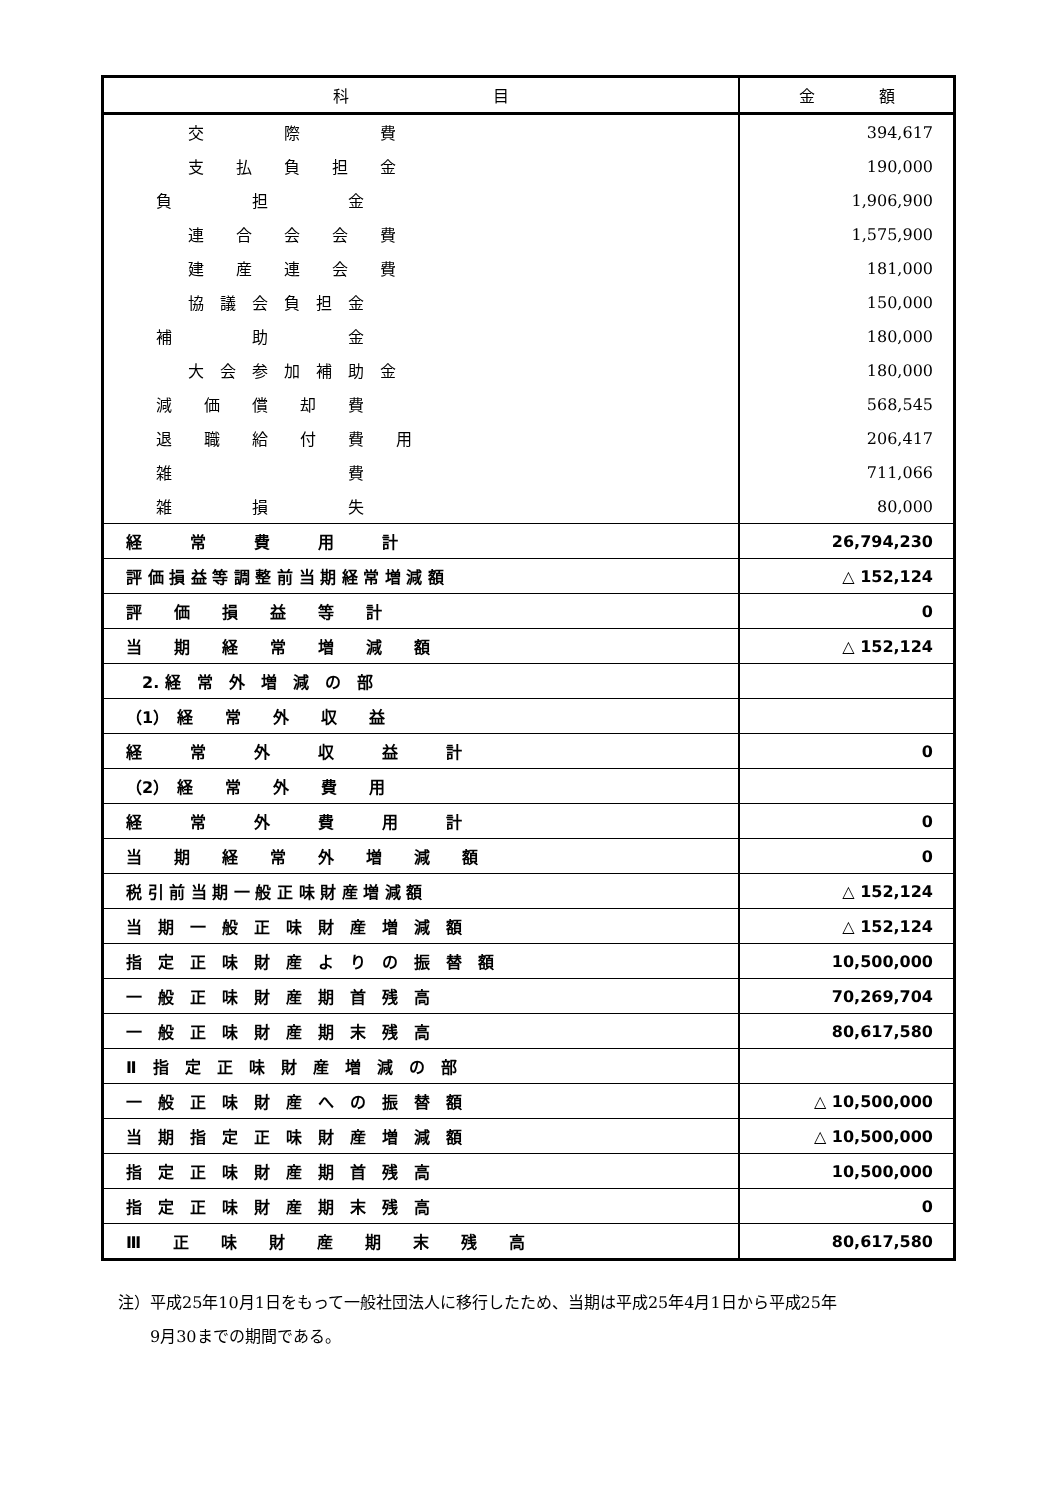| 科 目 | 金 額 |
| --- | --- |
| 交 際 費 | 394,617 |
| 支 払 負 担 金 | 190,000 |
| 負 担 金 | 1,906,900 |
| 連 合 会 会 費 | 1,575,900 |
| 建 産 連 会 費 | 181,000 |
| 協 議 会 負 担 金 | 150,000 |
| 補 助 金 | 180,000 |
| 大 会 参 加 補 助 金 | 180,000 |
| 減 価 償 却 費 | 568,545 |
| 退 職 給 付 費 用 | 206,417 |
| 雑 費 | 711,066 |
| 雑 損 失 | 80,000 |
| 経 常 費 用 計 | 26,794,230 |
| 評 価 損 益 等 調 整 前 当 期 経 常 増 減 額 | △ 152,124 |
| 評 価 損 益 等 計 | 0 |
| 当 期 経 常 増 減 額 | △ 152,124 |
| 2. 経 常 外 増 減 の 部 | |
| （1） 経 常 外 収 益 | |
| 経 常 外 収 益 計 | 0 |
| （2） 経 常 外 費 用 | |
| 経 常 外 費 用 計 | 0 |
| 当 期 経 常 外 増 減 額 | 0 |
| 税 引 前 当 期 一 般 正 味 財 産 増 減 額 | △ 152,124 |
| 当 期 一 般 正 味 財 産 増 減 額 | △ 152,124 |
| 指 定 正 味 財 産 よ り の 振 替 額 | 10,500,000 |
| 一 般 正 味 財 産 期 首 残 高 | 70,269,704 |
| 一 般 正 味 財 産 期 末 残 高 | 80,617,580 |
| Ⅱ 指 定 正 味 財 産 増 減 の 部 | |
| 一 般 正 味 財 産 へ の 振 替 額 | △ 10,500,000 |
| 当 期 指 定 正 味 財 産 増 減 額 | △ 10,500,000 |
| 指 定 正 味 財 産 期 首 残 高 | 10,500,000 |
| 指 定 正 味 財 産 期 末 残 高 | 0 |
| Ⅲ 正 味 財 産 期 末 残 高 | 80,617,580 |
注）平成25年10月1日をもって一般社団法人に移行したため、当期は平成25年4月1日から平成25年
　　9月30までの期間である。